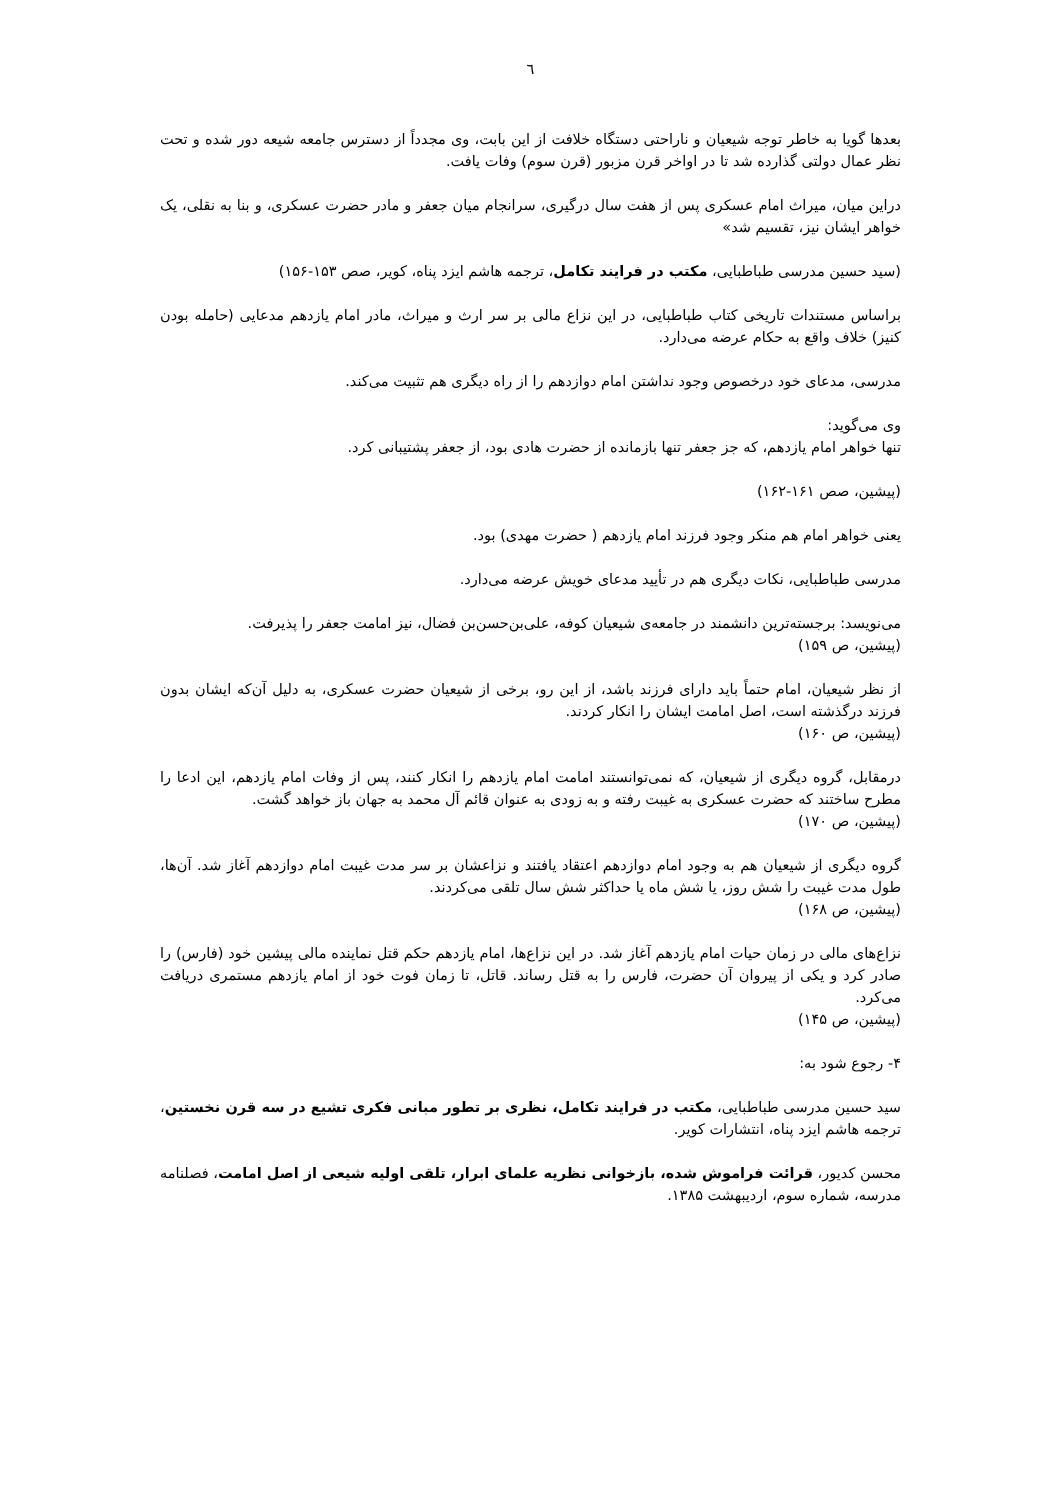٦
بعدها گویا به خاطر توجه شیعیان و ناراحتی دستگاه خلافت از این بابت، وی مجدداً از دسترس جامعه شیعه دور شده و تحت نظر عمال دولتی گذارده شد تا در اواخر قرن مزبور (قرن سوم) وفات یافت.
دراین میان، میراث امام عسکری پس از هفت سال درگیری، سرانجام میان جعفر و مادر حضرت عسکری، و بنا به نقلی، یک خواهر ایشان نیز، تقسیم شد»
(سید حسین مدرسی طباطبایی، مکتب در فرایند تکامل، ترجمه هاشم ایزد پناه، کویر، صص ۱۵۳-۱۵۶)
براساس مستندات تاریخی کتاب طباطبایی، در این نزاع مالی بر سر ارث و میراث، مادر امام یازدهم مدعایی (حامله بودن کنیز) خلاف واقع به حکام عرضه می‌دارد.
مدرسی، مدعای خود درخصوص وجود نداشتن امام دوازدهم را از راه دیگری هم تثبیت می‌کند.
وی می‌گوید:
تنها خواهر امام یازدهم، که جز جعفر تنها بازمانده از حضرت هادی بود، از جعفر پشتیبانی کرد.
(پیشین، صص ۱۶۱-۱۶۲)
یعنی خواهر امام هم منکر وجود فرزند امام یازدهم ( حضرت مهدی) بود.
مدرسی طباطبایی، نکات دیگری هم در تأیید مدعای خویش عرضه می‌دارد.
می‌نویسد: برجسته‌ترین دانشمند در جامعه‌ی شیعیان کوفه، علی‌بن‌حسن‌بن فضال، نیز امامت جعفر را پذیرفت.
(پیشین، ص ۱۵۹)
از نظر شیعیان، امام حتماً باید دارای فرزند باشد، از این رو، برخی از شیعیان حضرت عسکری، به دلیل آن‌که ایشان بدون فرزند درگذشته است، اصل امامت ایشان را انکار کردند.
(پیشین، ص ۱۶۰)
درمقابل، گروه دیگری از شیعیان، که نمی‌توانستند امامت امام یازدهم را انکار کنند، پس از وفات امام یازدهم، این ادعا را مطرح ساختند که حضرت عسکری به غیبت رفته و به زودی به عنوان قائم آل محمد به جهان باز خواهد گشت.
(پیشین، ص ۱۷۰)
گروه دیگری از شیعیان هم به وجود امام دوازدهم اعتقاد یافتند و نزاعشان بر سر مدت غیبت امام دوازدهم آغاز شد. آن‌ها، طول مدت غیبت را شش روز، یا شش ماه یا حداکثر شش سال تلقی می‌کردند.
(پیشین، ص ۱۶۸)
نزاع‌های مالی در زمان حیات امام یازدهم آغاز شد. در این نزاع‌ها، امام یازدهم حکم قتل نماینده مالی پیشین خود (فارس) را صادر کرد و یکی از پیروان آن حضرت، فارس را به قتل رساند. قاتل، تا زمان فوت خود از امام یازدهم مستمری دریافت می‌کرد.
(پیشین، ص ۱۴۵)
۴- رجوع شود به:
سید حسین مدرسی طباطبایی، مکتب در فرایند تکامل، نظری بر تطور مبانی فکری تشیع در سه قرن نخستین، ترجمه هاشم ایزد پناه، انتشارات کویر.
محسن کدیور، قرائت فراموش شده، بازخوانی نظریه علمای ابرار، تلقی اولیه شیعی از اصل امامت، فصلنامه مدرسه، شماره سوم، اردیبهشت ۱۳۸۵.